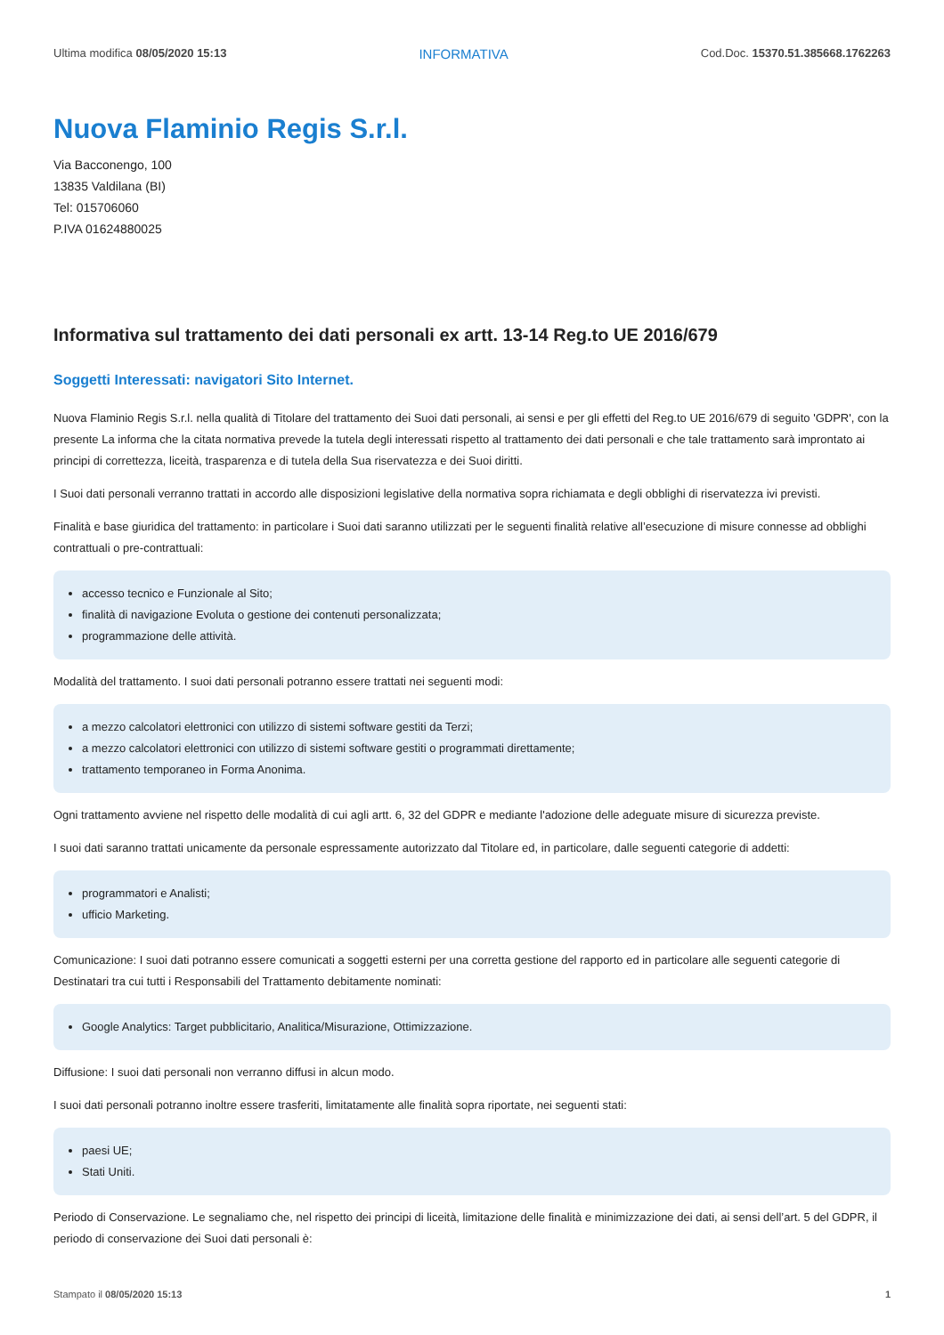Ultima modifica 08/05/2020 15:13 INFORMATIVA Cod.Doc. 15370.51.385668.1762263
Nuova Flaminio Regis S.r.l.
Via Bacconengo, 100
13835 Valdilana (BI)
Tel: 015706060
P.IVA 01624880025
Informativa sul trattamento dei dati personali ex artt. 13-14 Reg.to UE 2016/679
Soggetti Interessati: navigatori Sito Internet.
Nuova Flaminio Regis S.r.l. nella qualità di Titolare del trattamento dei Suoi dati personali, ai sensi e per gli effetti del Reg.to UE 2016/679 di seguito 'GDPR', con la presente La informa che la citata normativa prevede la tutela degli interessati rispetto al trattamento dei dati personali e che tale trattamento sarà improntato ai principi di correttezza, liceità, trasparenza e di tutela della Sua riservatezza e dei Suoi diritti.
I Suoi dati personali verranno trattati in accordo alle disposizioni legislative della normativa sopra richiamata e degli obblighi di riservatezza ivi previsti.
Finalità e base giuridica del trattamento: in particolare i Suoi dati saranno utilizzati per le seguenti finalità relative all’esecuzione di misure connesse ad obblighi contrattuali o pre-contrattuali:
accesso tecnico e Funzionale al Sito;
finalità di navigazione Evoluta o gestione dei contenuti personalizzata;
programmazione delle attività.
Modalità del trattamento. I suoi dati personali potranno essere trattati nei seguenti modi:
a mezzo calcolatori elettronici con utilizzo di sistemi software gestiti da Terzi;
a mezzo calcolatori elettronici con utilizzo di sistemi software gestiti o programmati direttamente;
trattamento temporaneo in Forma Anonima.
Ogni trattamento avviene nel rispetto delle modalità di cui agli artt. 6, 32 del GDPR e mediante l'adozione delle adeguate misure di sicurezza previste.
I suoi dati saranno trattati unicamente da personale espressamente autorizzato dal Titolare ed, in particolare, dalle seguenti categorie di addetti:
programmatori e Analisti;
ufficio Marketing.
Comunicazione: I suoi dati potranno essere comunicati a soggetti esterni per una corretta gestione del rapporto ed in particolare alle seguenti categorie di Destinatari tra cui tutti i Responsabili del Trattamento debitamente nominati:
Google Analytics: Target pubblicitario, Analitica/Misurazione, Ottimizzazione.
Diffusione: I suoi dati personali non verranno diffusi in alcun modo.
I suoi dati personali potranno inoltre essere trasferiti, limitatamente alle finalità sopra riportate, nei seguenti stati:
paesi UE;
Stati Uniti.
Periodo di Conservazione. Le segnaliamo che, nel rispetto dei principi di liceità, limitazione delle finalità e minimizzazione dei dati, ai sensi dell’art. 5 del GDPR, il periodo di conservazione dei Suoi dati personali è:
Stampato il 08/05/2020 15:13 1